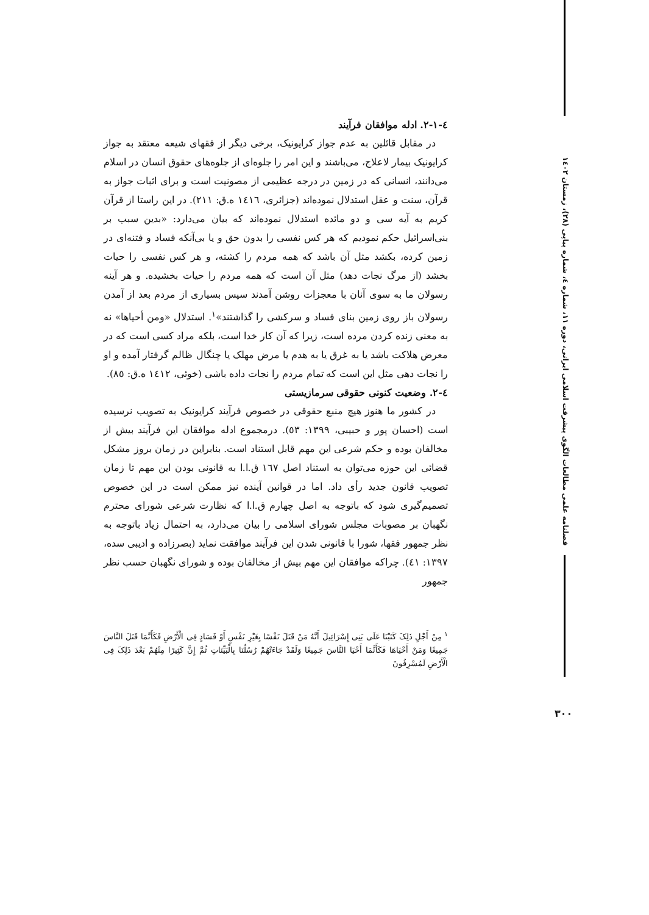فصلنامه علمی مطالعات الگوی پیشرفت اسلامی ایرانی، دوره ۱۱، شماره ٤، شماره پیاپی (۲۸)، زمستان ۱٤۰۲
٤-١-٢. ادله موافقان فرآیند
در مقابل قائلین به عدم جواز کرایونیک، برخی دیگر از فقهای شیعه معتقد به جواز کرایونیک بیمار لاعلاج، می‌باشند و این امر را جلوه‌ای از جلوه‌های حقوق انسان در اسلام می‌دانند، انسانی که در زمین در درجه عظیمی از مصونیت است و برای اثبات جواز به قرآن، سنت و عقل استدلال نموده‌اند (جزائری، ١٤١٦ ه.ق: ٢١١). در این راستا از قرآن کریم به آیه سی و دو مائده استدلال نموده‌اند که بیان می‌دارد: «بدین سبب بر بنی‌اسرائیل حکم نمودیم که هر کس نفسی را بدون حق و یا بی‌آنکه فساد و فتنه‌ای در زمین کرده، بکشد مثل آن باشد که همه مردم را کشته، و هر کس نفسی را حیات بخشد (از مرگ نجات دهد) مثل آن است که همه مردم را حیات بخشیده. و هر آینه رسولان ما به سوی آنان با معجزات روشن آمدند سپس بسیاری از مردم بعد از آمدن رسولان باز روی زمین بنای فساد و سرکشی را گذاشتند»<sup>١</sup>. استدلال «ومن أحیاها» نه به معنی زنده کردن مرده است، زیرا که آن کار خدا است، بلکه مراد کسی است که در معرض هلاکت باشد یا به غرق یا به هدم یا مرض مهلک یا چنگال ظالم گرفتار آمده و او را نجات دهی مثل این است که تمام مردم را نجات داده باشی (خوئی، ١٤١٢ ه.ق: ٨٥).
٤-٢. وضعیت کنونی حقوقی سرمازیستی
در کشور ما هنوز هیچ منبع حقوقی در خصوص فرآیند کرایونیک به تصویب نرسیده است (احسان پور و حبیبی، ١٣٩٩: ٥٣). درمجموع ادله موافقان این فرآیند بیش از مخالفان بوده و حکم شرعی این مهم قابل استناد است. بنابراین در زمان بروز مشکل قضائی این حوزه می‌توان به استناد اصل ١٦٧ ق.ا.ا به قانونی بودن این مهم تا زمان تصویب قانون جدید رأی داد. اما در قوانین آینده نیز ممکن است در این خصوص تصمیم‌گیری شود که باتوجه به اصل چهارم ق.ا.ا که نظارت شرعی شورای محترم نگهبان بر مصوبات مجلس شورای اسلامی را بیان می‌دارد، به احتمال زیاد باتوجه به نظر جمهور فقها، شورا با قانونی شدن این فرآیند موافقت نماید (بصرزاده و ادیبی سده، ١٣٩٧: ٤١). چراکه موافقان این مهم بیش از مخالفان بوده و شورای نگهبان حسب نظر جمهور
<sup>١</sup> مِنْ أَجْلِ ذَلِکَ کَتَبْنَا عَلَى بَنِی إِسْرَائِیلَ أَنَّهُ مَنْ قَتَلَ نَفْسًا بِغَیْرِ نَفْسٍ أَوْ فَسَادٍ فِی الْأَرْضِ فَکَأَنَّمَا قَتَلَ النَّاسَ جَمِیعًا وَمَنْ أَحْیَاهَا فَکَأَنَّمَا أَحْیَا النَّاسَ جَمِیعًا وَلَقَدْ جَاءَتْهُمْ رُسُلُنَا بِالْبَیِّنَاتِ ثُمَّ إِنَّ کَثِیرًا مِنْهُمْ بَعْدَ ذَلِکَ فِی الْأَرْضِ لَمُسْرِفُونَ
۳۰۰